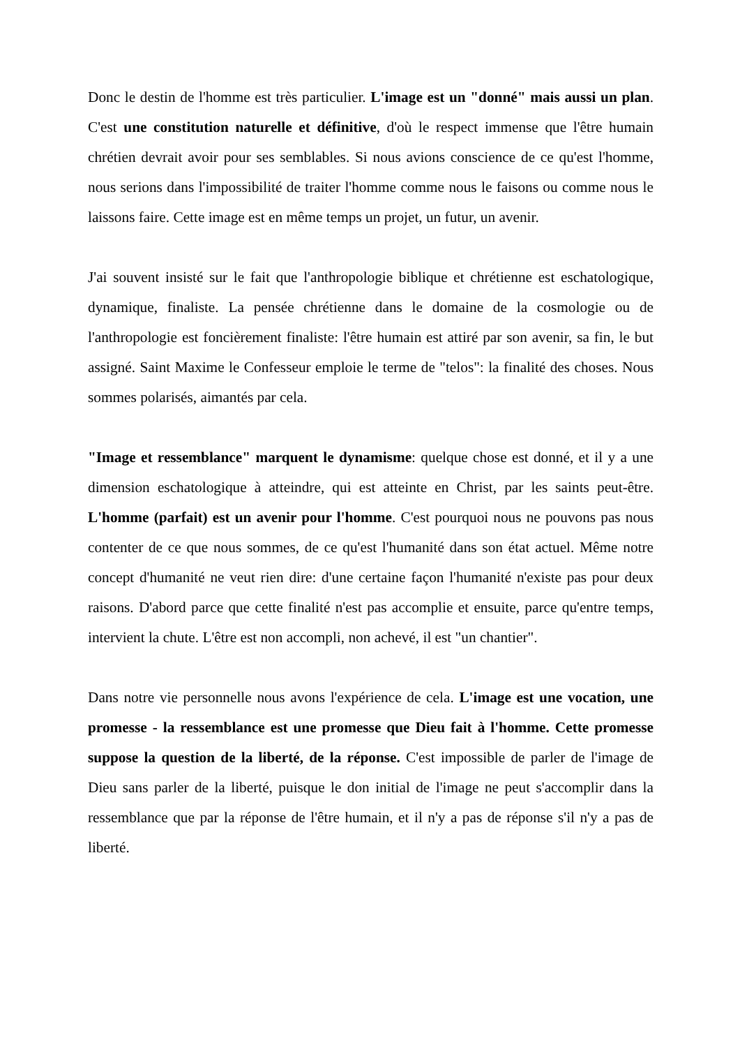Donc le destin de l'homme est très particulier. L'image est un "donné" mais aussi un plan. C'est une constitution naturelle et définitive, d'où le respect immense que l'être humain chrétien devrait avoir pour ses semblables. Si nous avions conscience de ce qu'est l'homme, nous serions dans l'impossibilité de traiter l'homme comme nous le faisons ou comme nous le laissons faire. Cette image est en même temps un projet, un futur, un avenir.
J'ai souvent insisté sur le fait que l'anthropologie biblique et chrétienne est eschatologique, dynamique, finaliste. La pensée chrétienne dans le domaine de la cosmologie ou de l'anthropologie est foncièrement finaliste: l'être humain est attiré par son avenir, sa fin, le but assigné. Saint Maxime le Confesseur emploie le terme de "telos": la finalité des choses. Nous sommes polarisés, aimantés par cela.
"Image et ressemblance" marquent le dynamisme: quelque chose est donné, et il y a une dimension eschatologique à atteindre, qui est atteinte en Christ, par les saints peut-être. L'homme (parfait) est un avenir pour l'homme. C'est pourquoi nous ne pouvons pas nous contenter de ce que nous sommes, de ce qu'est l'humanité dans son état actuel. Même notre concept d'humanité ne veut rien dire: d'une certaine façon l'humanité n'existe pas pour deux raisons. D'abord parce que cette finalité n'est pas accomplie et ensuite, parce qu'entre temps, intervient la chute. L'être est non accompli, non achevé, il est "un chantier".
Dans notre vie personnelle nous avons l'expérience de cela. L'image est une vocation, une promesse - la ressemblance est une promesse que Dieu fait à l'homme. Cette promesse suppose la question de la liberté, de la réponse. C'est impossible de parler de l'image de Dieu sans parler de la liberté, puisque le don initial de l'image ne peut s'accomplir dans la ressemblance que par la réponse de l'être humain, et il n'y a pas de réponse s'il n'y a pas de liberté.